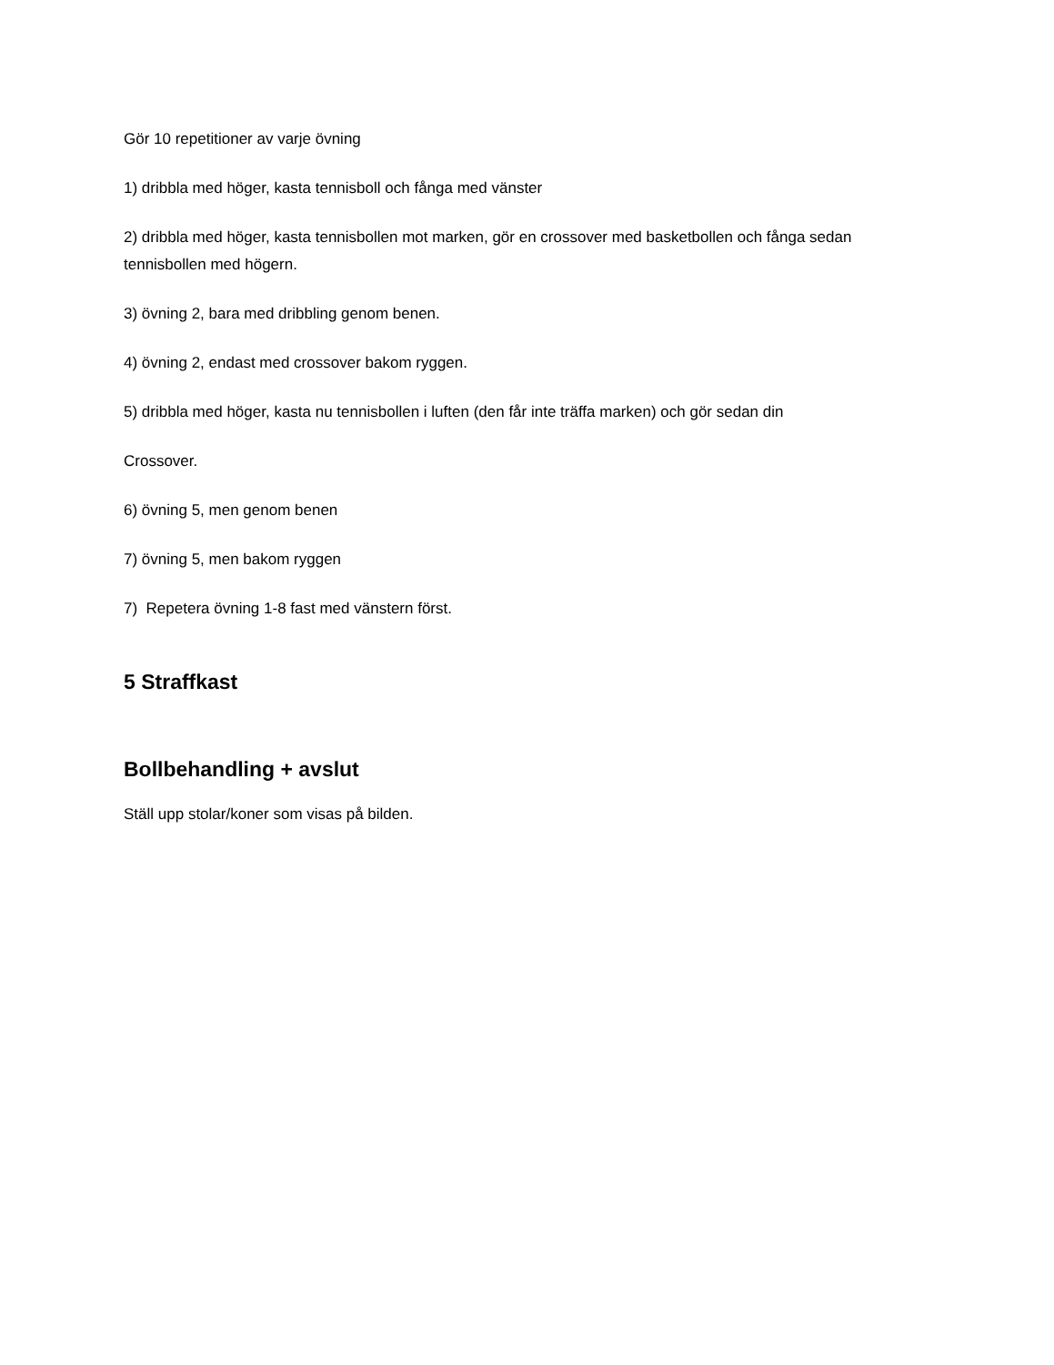Gör 10 repetitioner av varje övning
1) dribbla med höger, kasta tennisboll och fånga med vänster
2) dribbla med höger, kasta tennisbollen mot marken, gör en crossover med basketbollen och fånga sedan tennisbollen med högern.
3) övning 2, bara med dribbling genom benen.
4) övning 2, endast med crossover bakom ryggen.
5) dribbla med höger, kasta nu tennisbollen i luften (den får inte träffa marken) och gör sedan din
Crossover.
6) övning 5, men genom benen
7) övning 5, men bakom ryggen
7) Repetera övning 1-8 fast med vänstern först.
5 Straffkast
Bollbehandling + avslut
Ställ upp stolar/koner som visas på bilden.